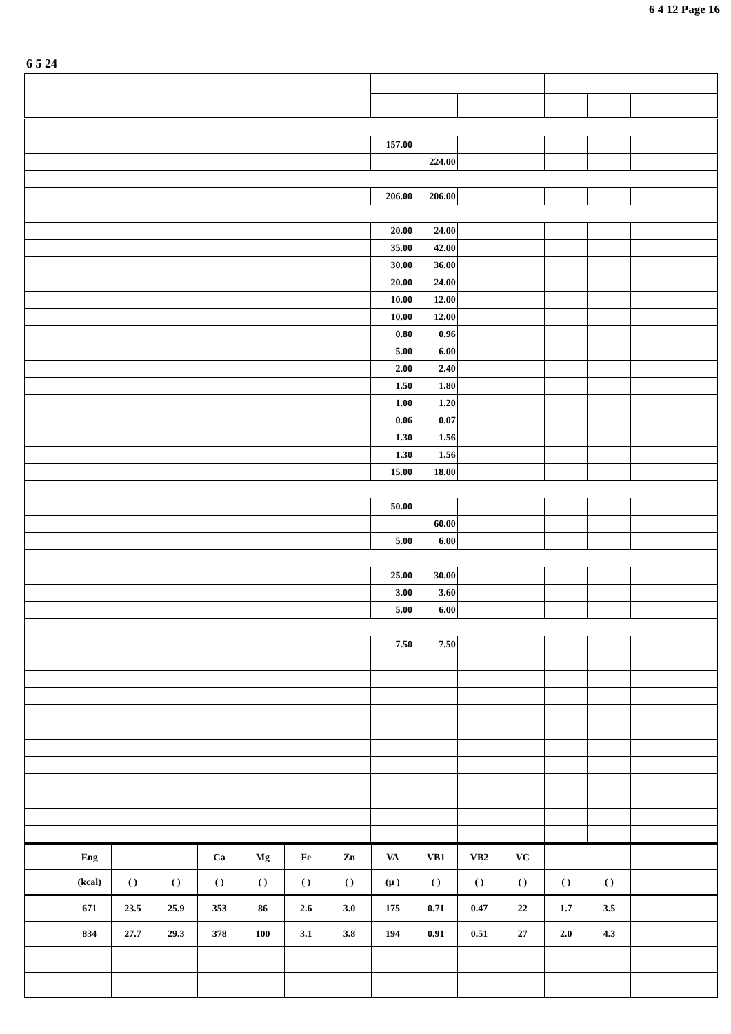6 4 12 Page 16
6 5 24
| | 157.00 | | | | | | | |
| | | 224.00 | | | | | | |
| | 206.00 | 206.00 | | | | | | |
| | 20.00 | 24.00 | | | | | | |
| | 35.00 | 42.00 | | | | | | |
| | 30.00 | 36.00 | | | | | | |
| | 20.00 | 24.00 | | | | | | |
| | 10.00 | 12.00 | | | | | | |
| | 10.00 | 12.00 | | | | | | |
| | 0.80 | 0.96 | | | | | | |
| | 5.00 | 6.00 | | | | | | |
| | 2.00 | 2.40 | | | | | | |
| | 1.50 | 1.80 | | | | | | |
| | 1.00 | 1.20 | | | | | | |
| | 0.06 | 0.07 | | | | | | |
| | 1.30 | 1.56 | | | | | | |
| | 1.30 | 1.56 | | | | | | |
| | 15.00 | 18.00 | | | | | | |
| | 50.00 | | | | | | | |
| | | 60.00 | | | | | | |
| | 5.00 | 6.00 | | | | | | |
| | 25.00 | 30.00 | | | | | | |
| | 3.00 | 3.60 | | | | | | |
| | 5.00 | 6.00 | | | | | | |
| | 7.50 | 7.50 | | | | | | |
| | Eng | | | Ca | Mg | Fe | Zn | VA | VB1 | VB2 | VC | | | | |
| | (kcal) | ( ) | ( ) | ( ) | ( ) | ( ) | ( ) | (μ ) | ( ) | ( ) | ( ) | ( ) | ( ) | | |
| | 671 | 23.5 | 25.9 | 353 | 86 | 2.6 | 3.0 | 175 | 0.71 | 0.47 | 22 | 1.7 | 3.5 | | |
| | 834 | 27.7 | 29.3 | 378 | 100 | 3.1 | 3.8 | 194 | 0.91 | 0.51 | 27 | 2.0 | 4.3 | | |